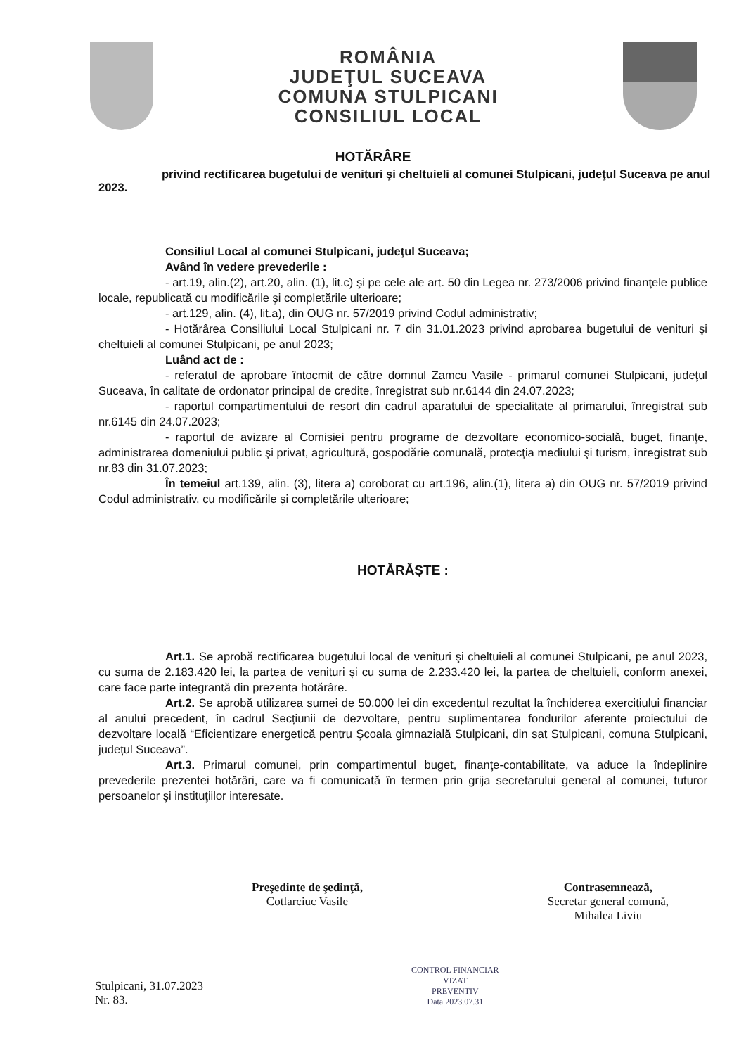ROMÂNIA
JUDEŢUL SUCEAVA
COMUNA STULPICANI
CONSILIUL LOCAL
HOTĂRÂRE
privind rectificarea bugetului de venituri şi cheltuieli al comunei Stulpicani, judeţul Suceava pe anul 2023.
Consiliul Local al comunei Stulpicani, judeţul Suceava;
Având în vedere prevederile :
- art.19, alin.(2), art.20, alin. (1), lit.c) şi pe cele ale art. 50 din Legea nr. 273/2006 privind finanţele publice locale, republicată cu modificările şi completările ulterioare;
- art.129, alin. (4), lit.a), din OUG nr. 57/2019 privind Codul administrativ;
- Hotărârea Consiliului Local Stulpicani nr. 7 din 31.01.2023 privind aprobarea bugetului de venituri şi cheltuieli al comunei Stulpicani, pe anul 2023;
Luând act de :
- referatul de aprobare întocmit de către domnul Zamcu Vasile - primarul comunei Stulpicani, judeţul Suceava, în calitate de ordonator principal de credite, înregistrat sub nr.6144 din 24.07.2023;
- raportul compartimentului de resort din cadrul aparatului de specialitate al primarului, înregistrat sub nr.6145 din 24.07.2023;
- raportul de avizare al Comisiei pentru programe de dezvoltare economico-socială, buget, finanţe, administrarea domeniului public şi privat, agricultură, gospodărie comunală, protecţia mediului şi turism, înregistrat sub nr.83 din 31.07.2023;
În temeiul art.139, alin. (3), litera a) coroborat cu art.196, alin.(1), litera a) din OUG nr. 57/2019 privind Codul administrativ, cu modificările și completările ulterioare;
HOTĂRĂŞTE :
Art.1. Se aprobă rectificarea bugetului local de venituri şi cheltuieli al comunei Stulpicani, pe anul 2023, cu suma de 2.183.420 lei, la partea de venituri și cu suma de 2.233.420 lei, la partea de cheltuieli, conform anexei, care face parte integrantă din prezenta hotărâre.
Art.2. Se aprobă utilizarea sumei de 50.000 lei din excedentul rezultat la închiderea exercițiului financiar al anului precedent, în cadrul Secțiunii de dezvoltare, pentru suplimentarea fondurilor aferente proiectului de dezvoltare locală “Eficientizare energetică pentru Școala gimnazială Stulpicani, din sat Stulpicani, comuna Stulpicani, județul Suceava”.
Art.3. Primarul comunei, prin compartimentul buget, finanţe-contabilitate, va aduce la îndeplinire prevederile prezentei hotărâri, care va fi comunicată în termen prin grija secretarului general al comunei, tuturor persoanelor şi instituţiilor interesate.
Stulpicani, 31.07.2023
Nr. 83.
Preşedinte de şedinţă,
Cotlarciuc Vasile
CONTROL FINANCIAR
VIZAT
PREVENTIV
Data 2023.07.31
Contrasemnează,
Secretar general comună,
Mihalea Liviu